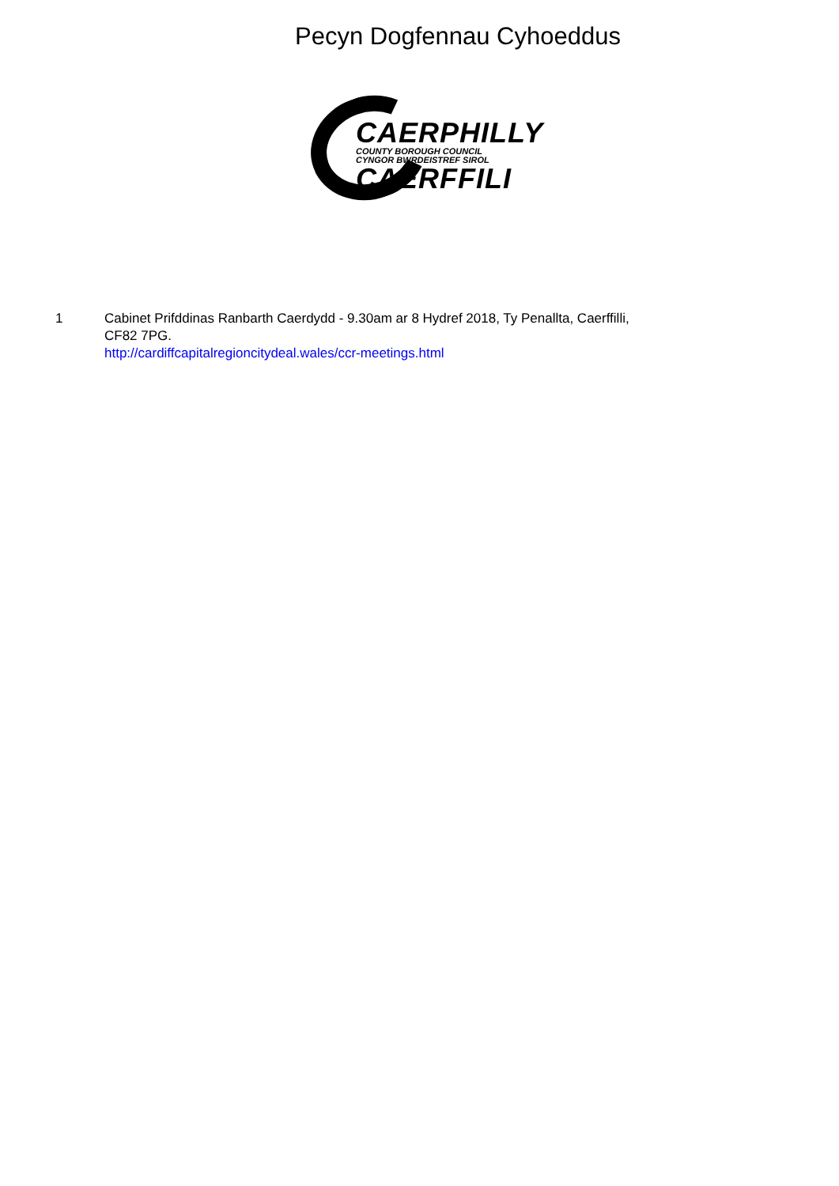Pecyn Dogfennau Cyhoeddus
CAERPHILLY
COUNTY BOROUGH COUNCIL
CYNGOR BWRDEISTREF SIROL
CAERFFILI
1 Cabinet Prifddinas Ranbarth Caerdydd - 9.30am ar 8 Hydref 2018, Ty Penallta, Caerffilli, CF82 7PG.
http://cardiffcapitalregioncitydeal.wales/ccr-meetings.html